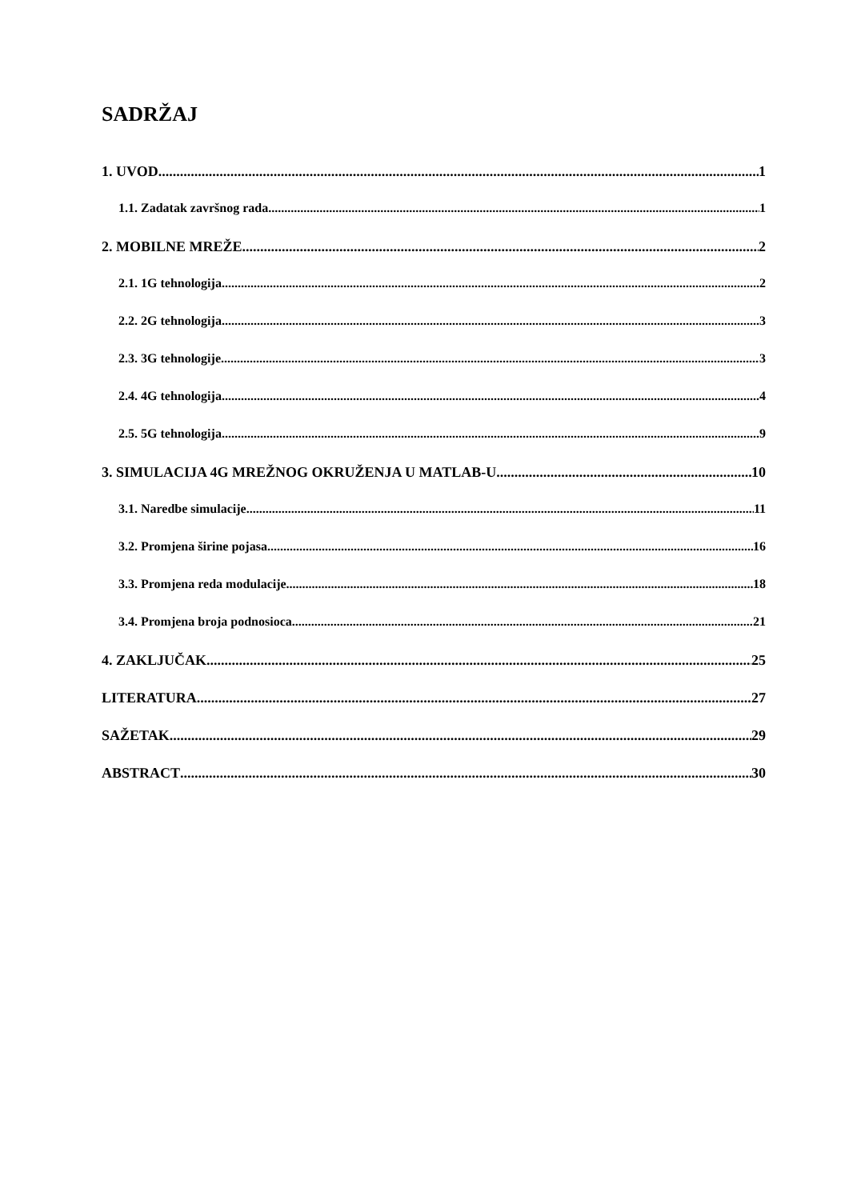SADRŽAJ
1. UVOD 1
1.1. Zadatak završnog rada 1
2. MOBILNE MREŽE 2
2.1. 1G tehnologija 2
2.2. 2G tehnologija 3
2.3. 3G tehnologije 3
2.4. 4G tehnologija 4
2.5. 5G tehnologija 9
3. SIMULACIJA 4G MREŽNOG OKRUŽENJA U MATLAB-U 10
3.1. Naredbe simulacije 11
3.2. Promjena širine pojasa 16
3.3. Promjena reda modulacije 18
3.4. Promjena broja podnosioca 21
4. ZAKLJUČAK 25
LITERATURA 27
SAŽETAK 29
ABSTRACT 30